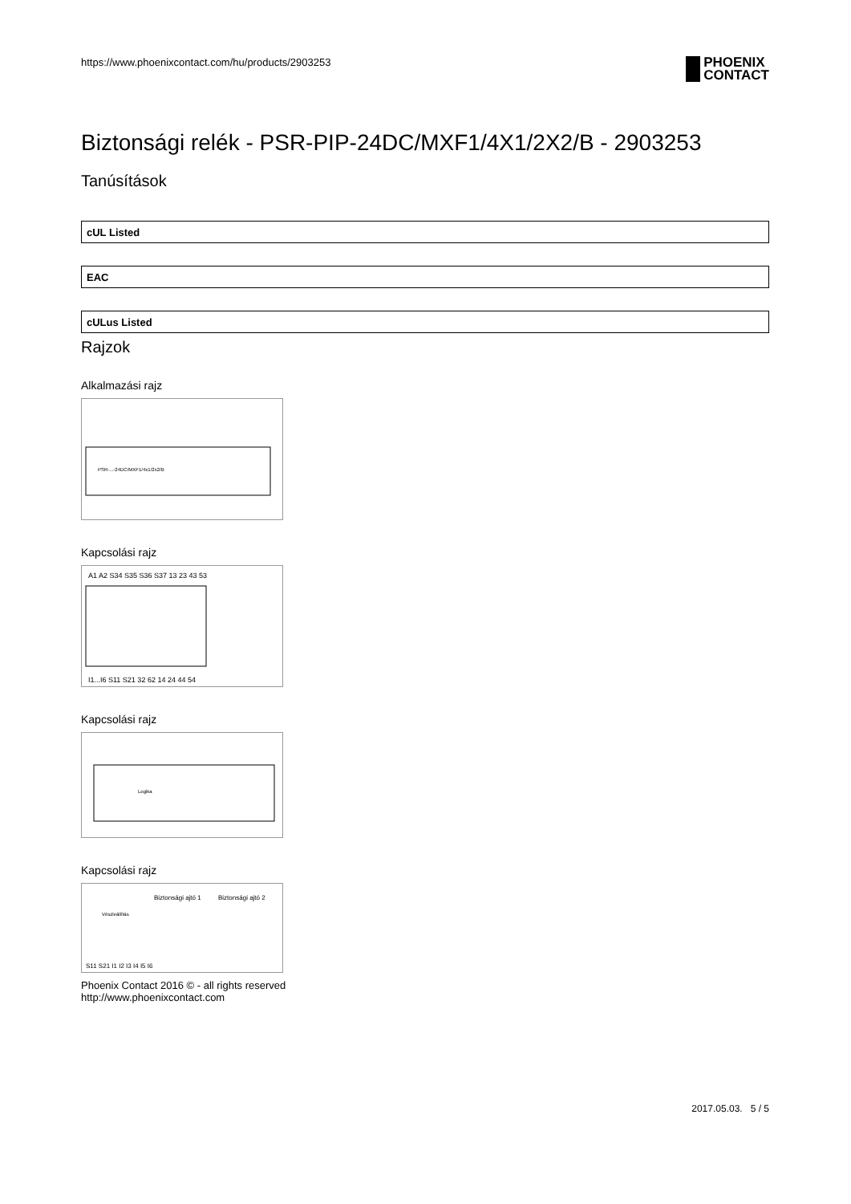https://www.phoenixcontact.com/hu/products/2903253
PHOENIX
CONTACT
Biztonsági relék - PSR-PIP-24DC/MXF1/4X1/2X2/B - 2903253
Tanúsítások
cUL Listed
EAC
cULus Listed
Rajzok
Alkalmazási rajz
PSR-...-24DC/MXF1/4x1/2x2/B
Kapcsolási rajz
A1 A2 S34 S35 S36 S37 13 23 43 53
I1...I6 S11 S21 32 62 14 24 44 54
Kapcsolási rajz
Logika
Kapcsolási rajz
Biztonsági ajtó 1
Biztonsági ajtó 2
Vészleállítás
S11 S21 I1 I2 I3 I4 I5 I6
Phoenix Contact 2016 © - all rights reserved
http://www.phoenixcontact.com
2017.05.03. 5 / 5